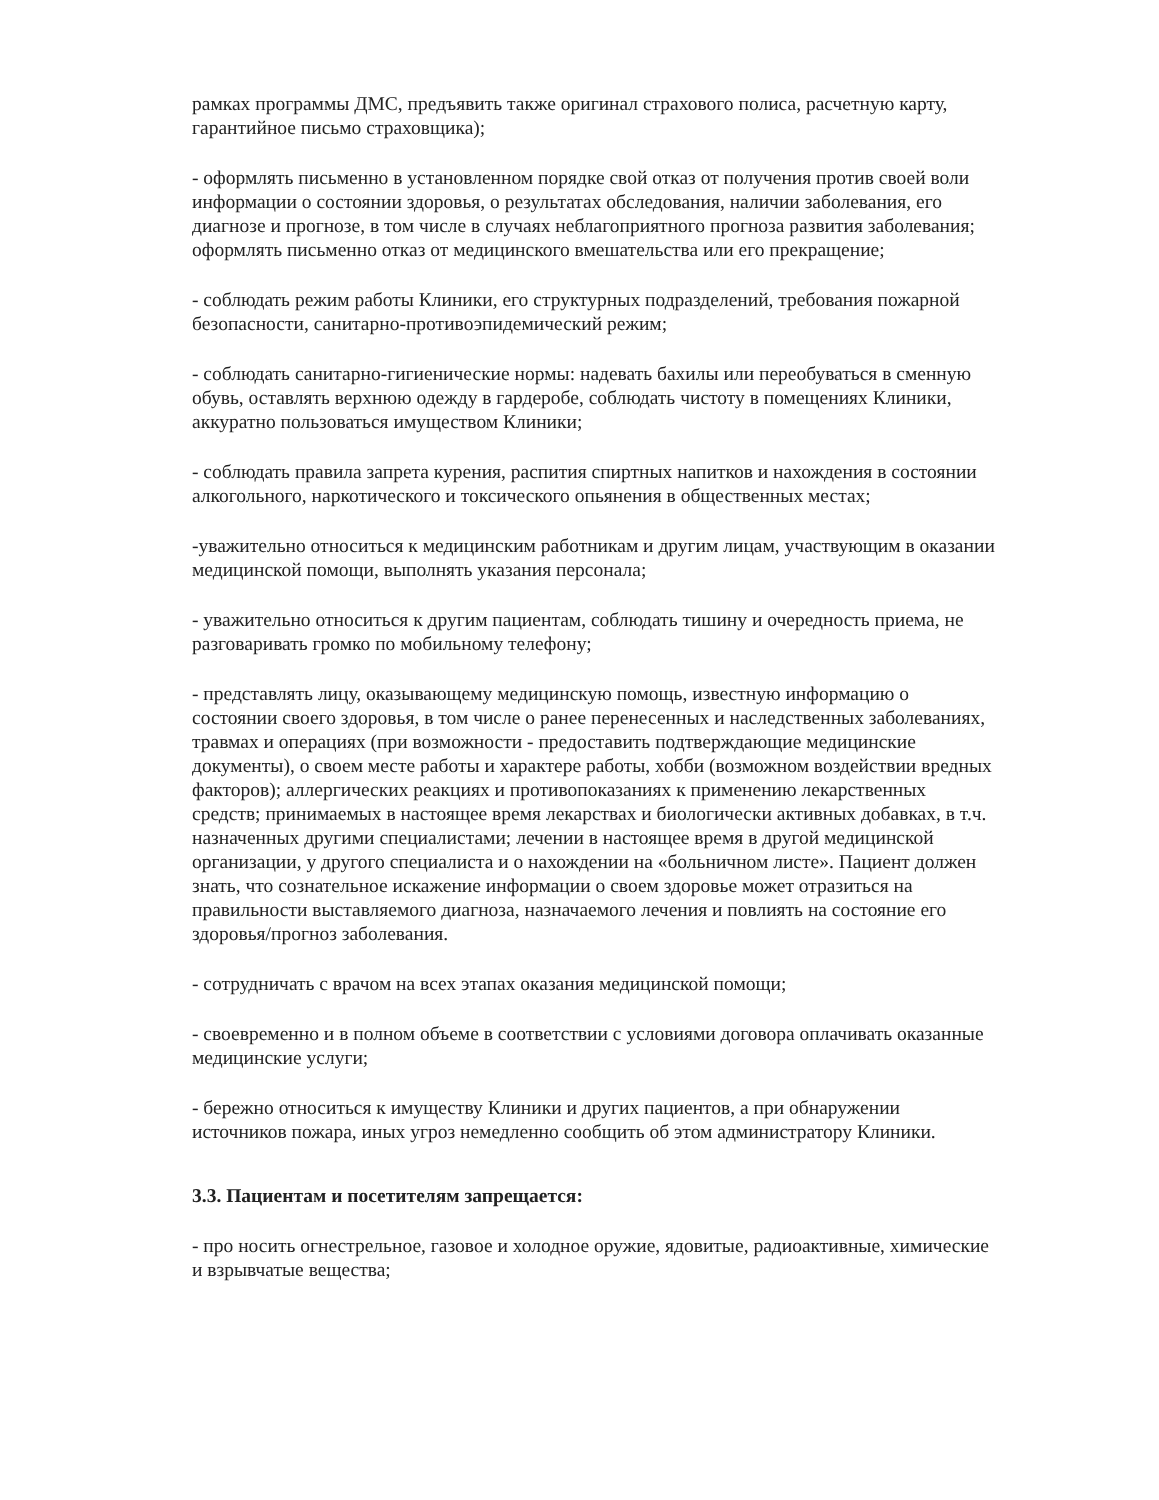рамках программы ДМС, предъявить также оригинал страхового полиса, расчетную карту, гарантийное письмо страховщика);
- оформлять письменно в установленном порядке свой отказ от получения против своей воли информации о состоянии здоровья, о результатах обследования, наличии заболевания, его диагнозе и прогнозе, в том числе в случаях неблагоприятного прогноза развития заболевания; оформлять письменно отказ от медицинского вмешательства или его прекращение;
- соблюдать режим работы Клиники, его структурных подразделений, требования пожарной безопасности, санитарно-противоэпидемический режим;
- соблюдать санитарно-гигиенические нормы: надевать бахилы или переобуваться в сменную обувь, оставлять верхнюю одежду в гардеробе, соблюдать чистоту в помещениях Клиники, аккуратно пользоваться имуществом Клиники;
- соблюдать правила запрета курения, распития спиртных напитков и нахождения в состоянии алкогольного, наркотического и токсического опьянения в общественных местах;
-уважительно относиться к медицинским работникам и другим лицам, участвующим в оказании медицинской помощи, выполнять указания персонала;
- уважительно относиться к другим пациентам, соблюдать тишину и очередность приема, не разговаривать громко по мобильному телефону;
- представлять лицу, оказывающему медицинскую помощь, известную информацию о состоянии своего здоровья, в том числе о ранее перенесенных и наследственных заболеваниях, травмах и операциях (при возможности - предоставить подтверждающие медицинские документы), о своем месте работы и характере работы, хобби (возможном воздействии вредных факторов); аллергических реакциях и противопоказаниях к применению лекарственных средств; принимаемых в настоящее время лекарствах и биологически активных добавках, в т.ч. назначенных другими специалистами; лечении в настоящее время в другой медицинской организации, у другого специалиста и о нахождении на «больничном листе». Пациент должен знать, что сознательное искажение информации о своем здоровье может отразиться на правильности выставляемого диагноза, назначаемого лечения и повлиять на состояние его здоровья/прогноз заболевания.
- сотрудничать с врачом на всех этапах оказания медицинской помощи;
- своевременно и в полном объеме в соответствии с условиями договора оплачивать оказанные медицинские услуги;
- бережно относиться к имуществу Клиники и других пациентов, а при обнаружении источников пожара, иных угроз немедленно сообщить об этом администратору Клиники.
3.3. Пациентам и посетителям запрещается:
- про носить огнестрельное, газовое и холодное оружие, ядовитые, радиоактивные, химические и взрывчатые вещества;